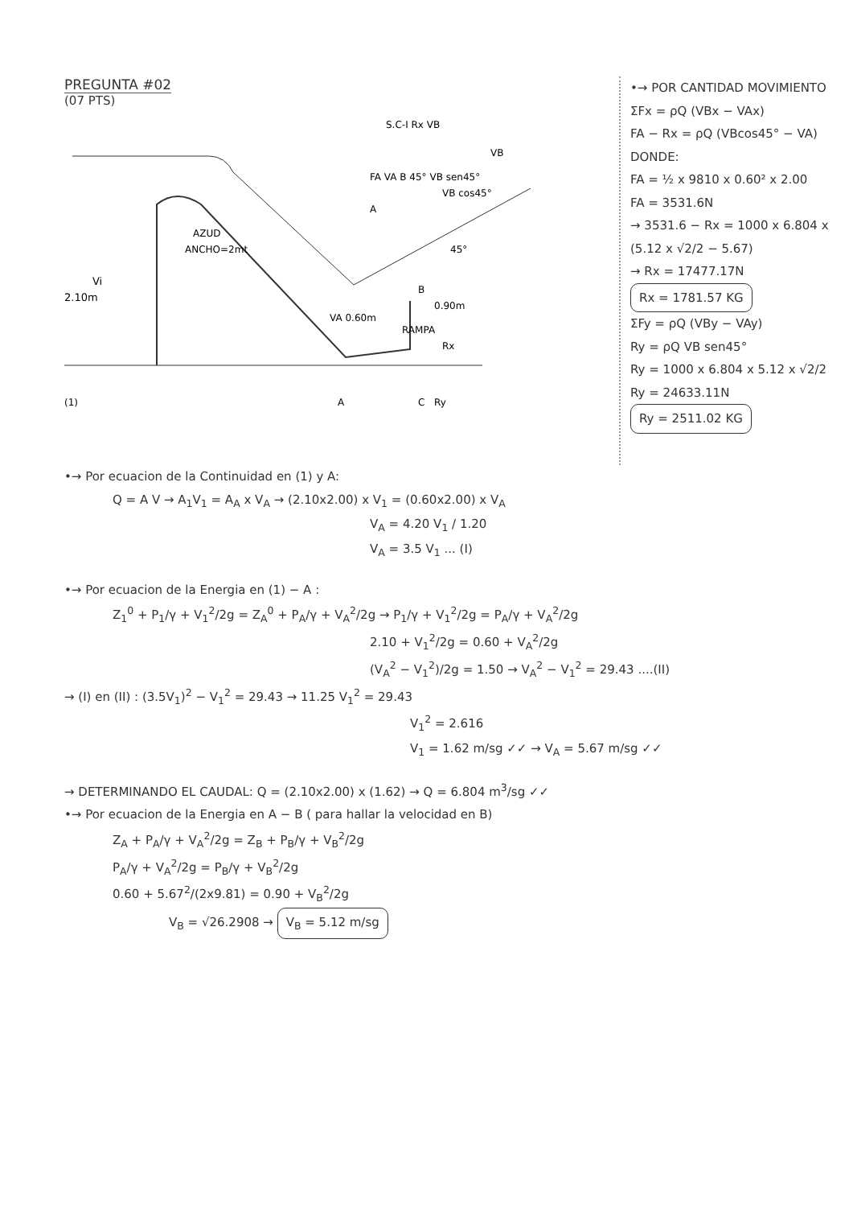PREGUNTA #02
(07 PTS)
AZUD
ANCHO=2mt
(1)
Vi
2.10m
A
VA 0.60m
0.90m
RAMPA
Rx
Ry
VB
45°
B
C
S.C-I Rx VB
FA VA B 45° VB sen45°
VB cos45°
A
•→ POR CANTIDAD MOVIMIENTO
ΣFx = ρQ (VBx − VAx)
FA − Rx = ρQ (VBcos45° − VA)
DONDE:
FA = ½ x 9810 x 0.60² x 2.00
FA = 3531.6N
→ 3531.6 − Rx = 1000 x 6.804 x (5.12 x √2/2 − 5.67)
→ Rx = 17477.17N
Rx = 1781.57 KG
ΣFy = ρQ (VBy − VAy)
Ry = ρQ VB sen45°
Ry = 1000 x 6.804 x 5.12 x √2/2
Ry = 24633.11N
Ry = 2511.02 KG
•→ Por ecuacion de la Continuidad en (1) y A:
Q = A V → A<sub>1</sub>V<sub>1</sub> = A<sub>A</sub> x V<sub>A</sub> → (2.10x2.00) x V<sub>1</sub> = (0.60x2.00) x V<sub>A</sub>
V<sub>A</sub> = 4.20 V<sub>1</sub> / 1.20
V<sub>A</sub> = 3.5 V<sub>1</sub> ... (I)
•→ Por ecuacion de la Energia en (1) − A :
Z<sub>1</sub><sup>0</sup> + P<sub>1</sub>/γ + V<sub>1</sub><sup>2</sup>/2g = Z<sub>A</sub><sup>0</sup> + P<sub>A</sub>/γ + V<sub>A</sub><sup>2</sup>/2g → P<sub>1</sub>/γ + V<sub>1</sub><sup>2</sup>/2g = P<sub>A</sub>/γ + V<sub>A</sub><sup>2</sup>/2g
2.10 + V<sub>1</sub><sup>2</sup>/2g = 0.60 + V<sub>A</sub><sup>2</sup>/2g
(V<sub>A</sub><sup>2</sup> − V<sub>1</sub><sup>2</sup>)/2g = 1.50 → V<sub>A</sub><sup>2</sup> − V<sub>1</sub><sup>2</sup> = 29.43 ....(II)
→ (I) en (II) : (3.5V<sub>1</sub>)<sup>2</sup> − V<sub>1</sub><sup>2</sup> = 29.43 → 11.25 V<sub>1</sub><sup>2</sup> = 29.43
V<sub>1</sub><sup>2</sup> = 2.616
V<sub>1</sub> = 1.62 m/sg ✓✓ → V<sub>A</sub> = 5.67 m/sg ✓✓
→ DETERMINANDO EL CAUDAL: Q = (2.10x2.00) x (1.62) → Q = 6.804 m<sup>3</sup>/sg ✓✓
•→ Por ecuacion de la Energia en A − B ( para hallar la velocidad en B)
Z<sub>A</sub> + P<sub>A</sub>/γ + V<sub>A</sub><sup>2</sup>/2g = Z<sub>B</sub> + P<sub>B</sub>/γ + V<sub>B</sub><sup>2</sup>/2g
P<sub>A</sub>/γ + V<sub>A</sub><sup>2</sup>/2g = P<sub>B</sub>/γ + V<sub>B</sub><sup>2</sup>/2g
0.60 + 5.67<sup>2</sup>/(2x9.81) = 0.90 + V<sub>B</sub><sup>2</sup>/2g
V<sub>B</sub> = √26.2908 → V<sub>B</sub> = 5.12 m/sg